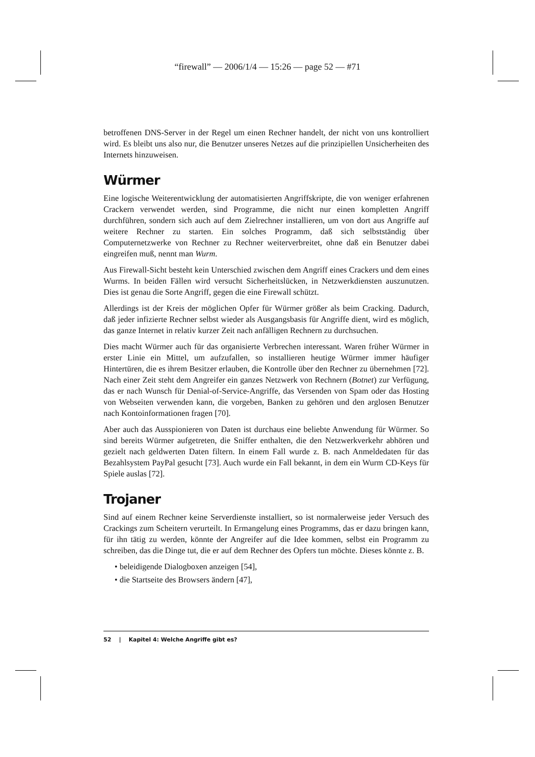“firewall” — 2006/1/4 — 15:26 — page 52 — #71
betroffenen DNS-Server in der Regel um einen Rechner handelt, der nicht von uns kontrolliert wird. Es bleibt uns also nur, die Benutzer unseres Netzes auf die prinzipiellen Unsicherheiten des Internets hinzuweisen.
Würmer
Eine logische Weiterentwicklung der automatisierten Angriffskripte, die von weniger erfahrenen Crackern verwendet werden, sind Programme, die nicht nur einen kompletten Angriff durchführen, sondern sich auch auf dem Zielrechner installieren, um von dort aus Angriffe auf weitere Rechner zu starten. Ein solches Programm, daß sich selbstständig über Computernetzwerke von Rechner zu Rechner weiterverbreitet, ohne daß ein Benutzer dabei eingreifen muß, nennt man Wurm.
Aus Firewall-Sicht besteht kein Unterschied zwischen dem Angriff eines Crackers und dem eines Wurms. In beiden Fällen wird versucht Sicherheitslücken, in Netzwerkdiensten auszunutzen. Dies ist genau die Sorte Angriff, gegen die eine Firewall schützt.
Allerdings ist der Kreis der möglichen Opfer für Würmer größer als beim Cracking. Dadurch, daß jeder infizierte Rechner selbst wieder als Ausgangsbasis für Angriffe dient, wird es möglich, das ganze Internet in relativ kurzer Zeit nach anfälligen Rechnern zu durchsuchen.
Dies macht Würmer auch für das organisierte Verbrechen interessant. Waren früher Würmer in erster Linie ein Mittel, um aufzufallen, so installieren heutige Würmer immer häufiger Hintertüren, die es ihrem Besitzer erlauben, die Kontrolle über den Rechner zu übernehmen [72]. Nach einer Zeit steht dem Angreifer ein ganzes Netzwerk von Rechnern (Botnet) zur Verfügung, das er nach Wunsch für Denial-of-Service-Angriffe, das Versenden von Spam oder das Hosting von Webseiten verwenden kann, die vorgeben, Banken zu gehören und den arglosen Benutzer nach Kontoinformationen fragen [70].
Aber auch das Ausspionieren von Daten ist durchaus eine beliebte Anwendung für Würmer. So sind bereits Würmer aufgetreten, die Sniffer enthalten, die den Netzwerkverkehr abhören und gezielt nach geldwerten Daten filtern. In einem Fall wurde z. B. nach Anmeldedaten für das Bezahlsystem PayPal gesucht [73]. Auch wurde ein Fall bekannt, in dem ein Wurm CD-Keys für Spiele auslas [72].
Trojaner
Sind auf einem Rechner keine Serverdienste installiert, so ist normalerweise jeder Versuch des Crackings zum Scheitern verurteilt. In Ermangelung eines Programms, das er dazu bringen kann, für ihn tätig zu werden, könnte der Angreifer auf die Idee kommen, selbst ein Programm zu schreiben, das die Dinge tut, die er auf dem Rechner des Opfers tun möchte. Dieses könnte z. B.
• beleidigende Dialogboxen anzeigen [54],
• die Startseite des Browsers ändern [47],
52 | Kapitel 4: Welche Angriffe gibt es?